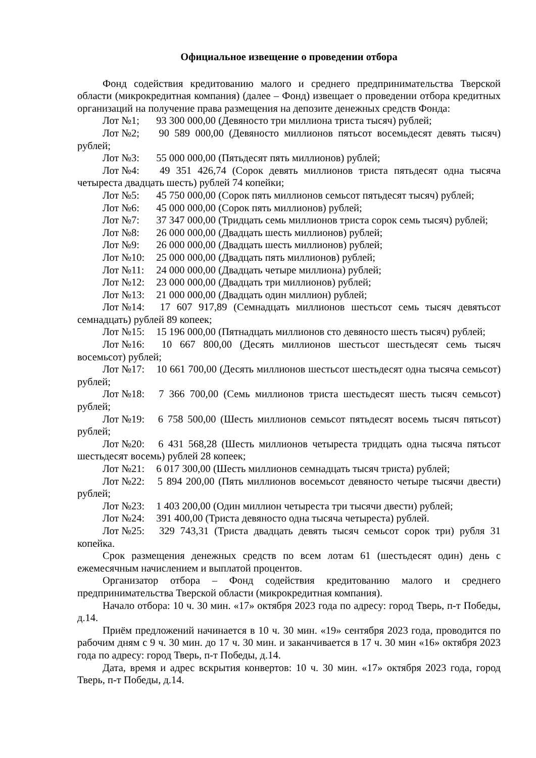Официальное извещение о проведении отбора
Фонд содействия кредитованию малого и среднего предпринимательства Тверской области (микрокредитная компания) (далее – Фонд) извещает о проведении отбора кредитных организаций на получение права размещения на депозите денежных средств Фонда:
Лот №1; 93 300 000,00 (Девяносто три миллиона триста тысяч) рублей;
Лот №2; 90 589 000,00 (Девяносто миллионов пятьсот восемьдесят девять тысяч) рублей;
Лот №3: 55 000 000,00 (Пятьдесят пять миллионов) рублей;
Лот №4: 49 351 426,74 (Сорок девять миллионов триста пятьдесят одна тысяча четыреста двадцать шесть) рублей 74 копейки;
Лот №5: 45 750 000,00 (Сорок пять миллионов семьсот пятьдесят тысяч) рублей;
Лот №6: 45 000 000,00 (Сорок пять миллионов) рублей;
Лот №7: 37 347 000,00 (Тридцать семь миллионов триста сорок семь тысяч) рублей;
Лот №8: 26 000 000,00 (Двадцать шесть миллионов) рублей;
Лот №9: 26 000 000,00 (Двадцать шесть миллионов) рублей;
Лот №10: 25 000 000,00 (Двадцать пять миллионов) рублей;
Лот №11: 24 000 000,00 (Двадцать четыре миллиона) рублей;
Лот №12: 23 000 000,00 (Двадцать три миллионов) рублей;
Лот №13: 21 000 000,00 (Двадцать один миллион) рублей;
Лот №14: 17 607 917,89 (Семнадцать миллионов шестьсот семь тысяч девятьсот семнадцать) рублей 89 копеек;
Лот №15: 15 196 000,00 (Пятнадцать миллионов сто девяносто шесть тысяч) рублей;
Лот №16: 10 667 800,00 (Десять миллионов шестьсот шестьдесят семь тысяч восемьсот) рублей;
Лот №17: 10 661 700,00 (Десять миллионов шестьсот шестьдесят одна тысяча семьсот) рублей;
Лот №18: 7 366 700,00 (Семь миллионов триста шестьдесят шесть тысяч семьсот) рублей;
Лот №19: 6 758 500,00 (Шесть миллионов семьсот пятьдесят восемь тысяч пятьсот) рублей;
Лот №20: 6 431 568,28 (Шесть миллионов четыреста тридцать одна тысяча пятьсот шестьдесят восемь) рублей 28 копеек;
Лот №21: 6 017 300,00 (Шесть миллионов семнадцать тысяч триста) рублей;
Лот №22: 5 894 200,00 (Пять миллионов восемьсот девяносто четыре тысячи двести) рублей;
Лот №23: 1 403 200,00 (Один миллион четыреста три тысячи двести) рублей;
Лот №24: 391 400,00 (Триста девяносто одна тысяча четыреста) рублей.
Лот №25: 329 743,31 (Триста двадцать девять тысяч семьсот сорок три) рубля 31 копейка.
Срок размещения денежных средств по всем лотам 61 (шестьдесят один) день с ежемесячным начислением и выплатой процентов.
Организатор отбора – Фонд содействия кредитованию малого и среднего предпринимательства Тверской области (микрокредитная компания).
Начало отбора: 10 ч. 30 мин. «17» октября 2023 года по адресу: город Тверь, п-т Победы, д.14.
Приём предложений начинается в 10 ч. 30 мин. «19» сентября 2023 года, проводится по рабочим дням с 9 ч. 30 мин. до 17 ч. 30 мин. и заканчивается в 17 ч. 30 мин «16» октября 2023 года по адресу: город Тверь, п-т Победы, д.14.
Дата, время и адрес вскрытия конвертов: 10 ч. 30 мин. «17» октября 2023 года, город Тверь, п-т Победы, д.14.